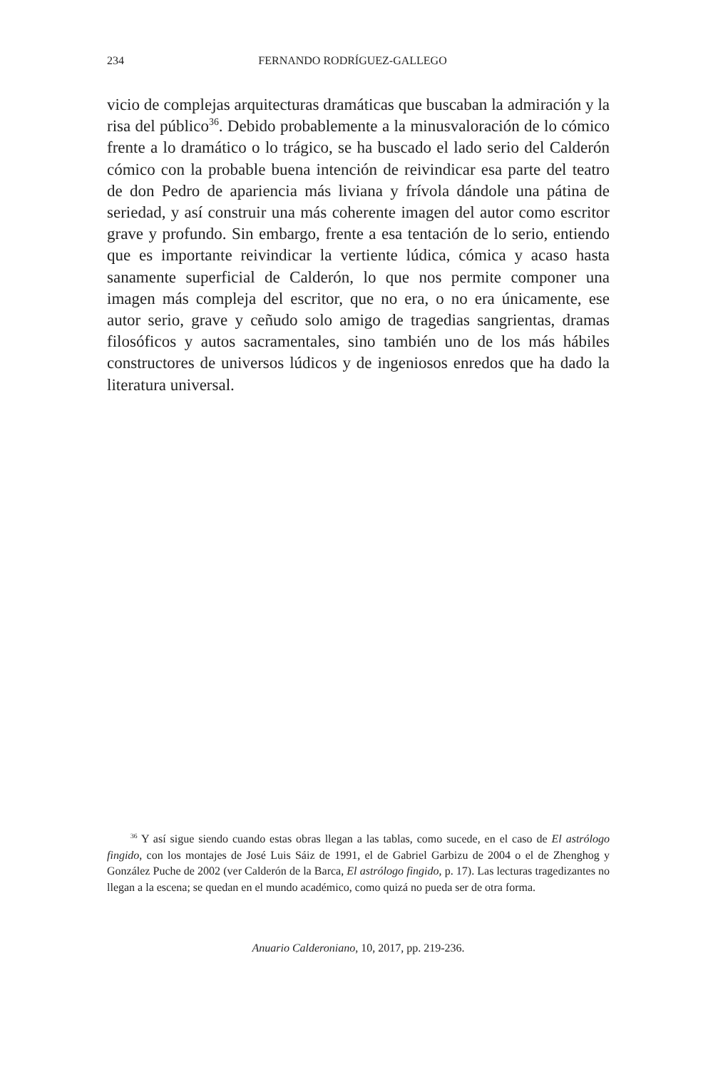234 FERNANDO RODRÍGUEZ-GALLEGO
vicio de complejas arquitecturas dramáticas que buscaban la admiración y la risa del público<sup>36</sup>. Debido probablemente a la minusvaloración de lo cómico frente a lo dramático o lo trágico, se ha buscado el lado serio del Calderón cómico con la probable buena intención de reivindicar esa parte del teatro de don Pedro de apariencia más liviana y frívola dándole una pátina de seriedad, y así construir una más coherente imagen del autor como escritor grave y profundo. Sin embargo, frente a esa tentación de lo serio, entiendo que es importante reivindicar la vertiente lúdica, cómica y acaso hasta sanamente superficial de Calderón, lo que nos permite componer una imagen más compleja del escritor, que no era, o no era únicamente, ese autor serio, grave y ceñudo solo amigo de tragedias sangrientas, dramas filosóficos y autos sacramentales, sino también uno de los más hábiles constructores de universos lúdicos y de ingeniosos enredos que ha dado la literatura universal.
<sup>36</sup> Y así sigue siendo cuando estas obras llegan a las tablas, como sucede, en el caso de El astrólogo fingido, con los montajes de José Luis Sáiz de 1991, el de Gabriel Garbizu de 2004 o el de Zhenghog y González Puche de 2002 (ver Calderón de la Barca, El astrólogo fingido, p. 17). Las lecturas tragedizantes no llegan a la escena; se quedan en el mundo académico, como quizá no pueda ser de otra forma.
Anuario Calderoniano, 10, 2017, pp. 219-236.